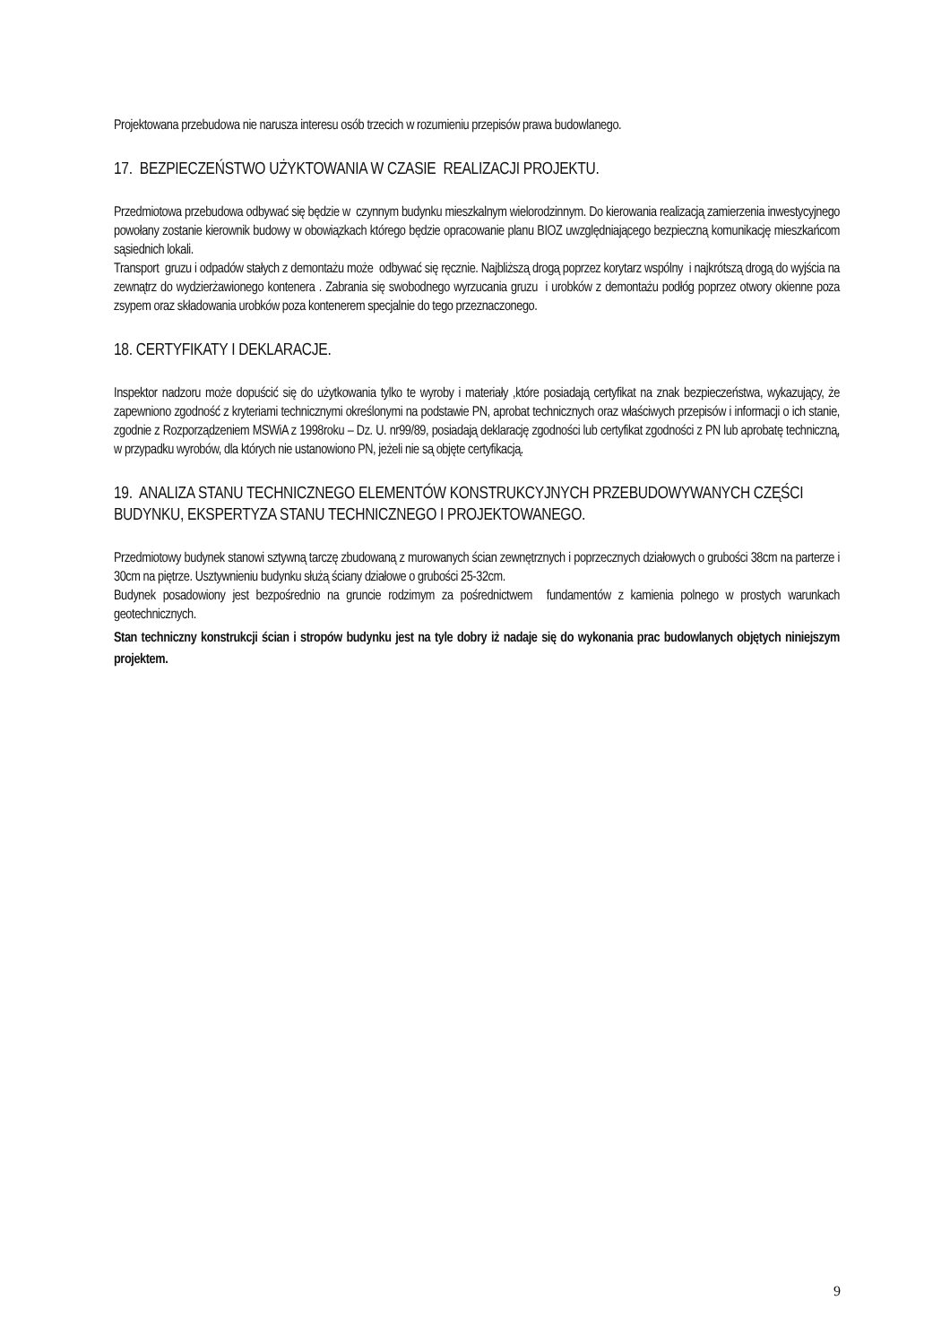Projektowana przebudowa nie narusza interesu osób trzecich w rozumieniu przepisów prawa budowlanego.
17. BEZPIECZEŃSTWO UŻYKTOWANIA W CZASIE REALIZACJI PROJEKTU.
Przedmiotowa przebudowa odbywać się będzie w czynnym budynku mieszkalnym wielorodzinnym. Do kierowania realizacją zamierzenia inwestycyjnego powołany zostanie kierownik budowy w obowiązkach którego będzie opracowanie planu BIOZ uwzględniającego bezpieczną komunikację mieszkańcom sąsiednich lokali.
Transport gruzu i odpadów stałych z demontażu może odbywać się ręcznie. Najbliższą drogą poprzez korytarz wspólny i najkrótszą drogą do wyjścia na zewnątrz do wydzierżawionego kontenera . Zabrania się swobodnego wyrzucania gruzu i urobków z demontażu podłóg poprzez otwory okienne poza zsypem oraz składowania urobków poza kontenerem specjalnie do tego przeznaczonego.
18. CERTYFIKATY I DEKLARACJE.
Inspektor nadzoru może dopuścić się do użytkowania tylko te wyroby i materiały ,które posiadają certyfikat na znak bezpieczeństwa, wykazujący, że zapewniono zgodność z kryteriami technicznymi określonymi na podstawie PN, aprobat technicznych oraz właściwych przepisów i informacji o ich stanie, zgodnie z Rozporządzeniem MSWiA z 1998roku – Dz. U. nr99/89, posiadają deklarację zgodności lub certyfikat zgodności z PN lub aprobatę techniczną, w przypadku wyrobów, dla których nie ustanowiono PN, jeżeli nie są objęte certyfikacją.
19. ANALIZA STANU TECHNICZNEGO ELEMENTÓW KONSTRUKCYJNYCH PRZEBUDOWYWANYCH CZĘŚCI BUDYNKU, EKSPERTYZA STANU TECHNICZNEGO I PROJEKTOWANEGO.
Przedmiotowy budynek stanowi sztywną tarczę zbudowaną z murowanych ścian zewnętrznych i poprzecznych działowych o grubości 38cm na parterze i 30cm na piętrze. Usztywnieniu budynku służą ściany działowe o grubości 25-32cm.
Budynek posadowiony jest bezpośrednio na gruncie rodzimym za pośrednictwem fundamentów z kamienia polnego w prostych warunkach geotechnicznych.
Stan techniczny konstrukcji ścian i stropów budynku jest na tyle dobry iż nadaje się do wykonania prac budowlanych objętych niniejszym projektem.
9